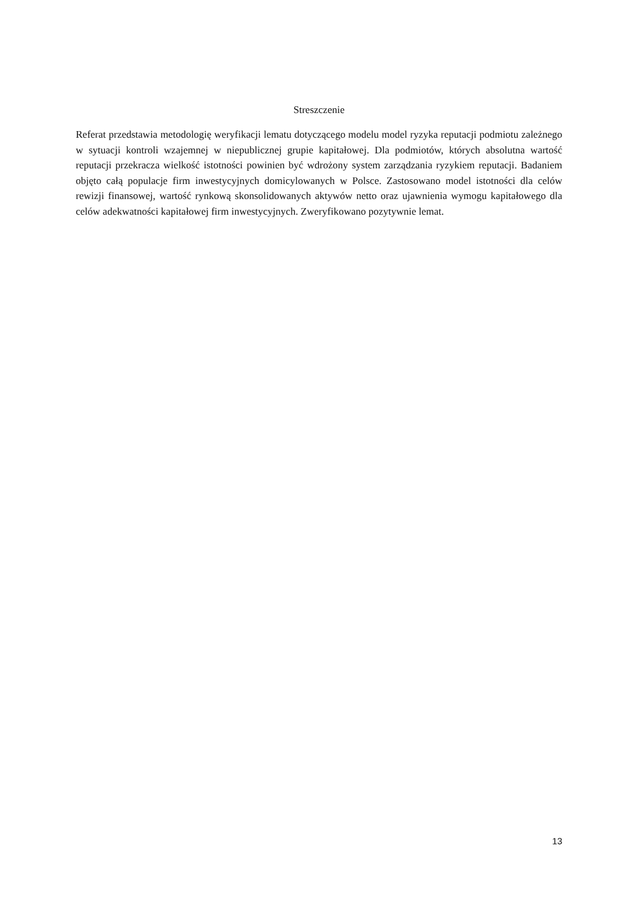Streszczenie
Referat przedstawia metodologię weryfikacji lematu dotyczącego modelu model ryzyka reputacji podmiotu zależnego w sytuacji kontroli wzajemnej w niepublicznej grupie kapitałowej. Dla podmiotów, których absolutna wartość reputacji przekracza wielkość istotności powinien być wdrożony system zarządzania ryzykiem reputacji. Badaniem objęto całą populacje firm inwestycyjnych domicylowanych w Polsce. Zastosowano model istotności dla celów rewizji finansowej, wartość rynkową skonsolidowanych aktywów netto oraz ujawnienia wymogu kapitałowego dla celów adekwatności kapitałowej firm inwestycyjnych. Zweryfikowano pozytywnie lemat.
13